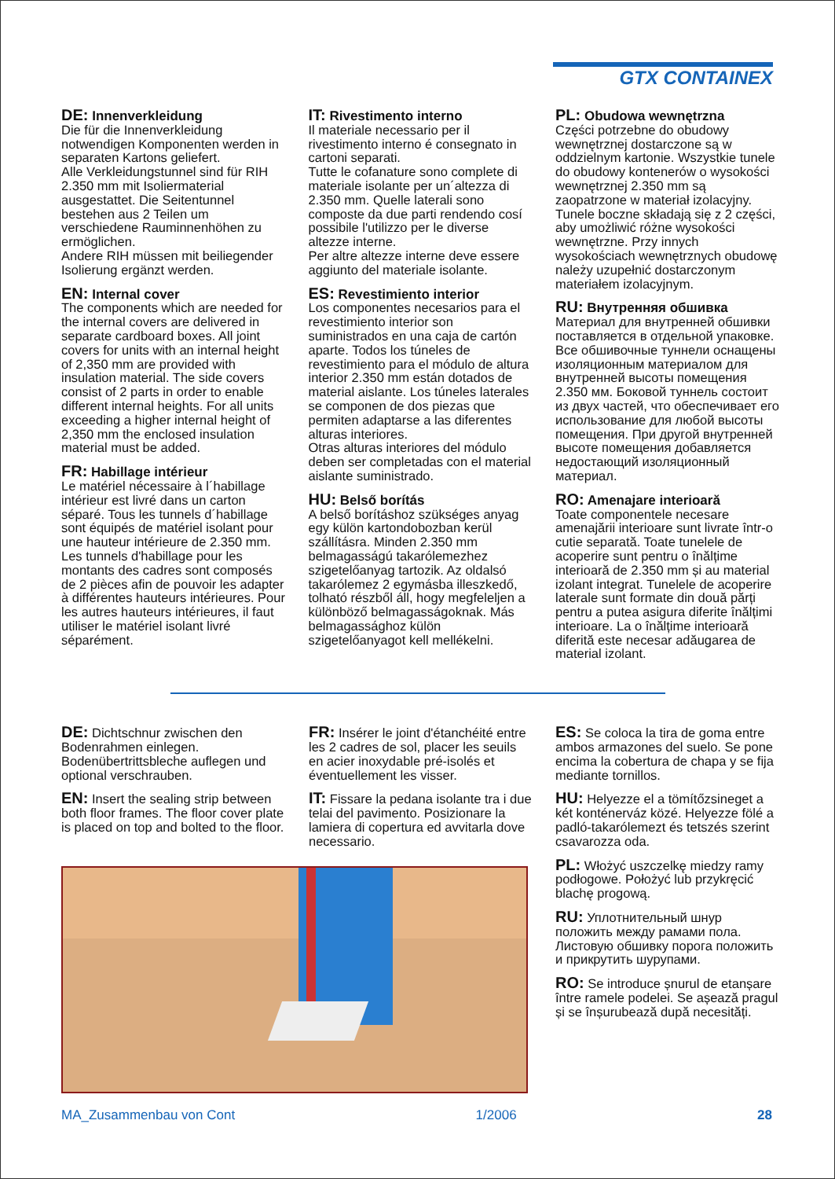GTX CONTAINEX
DE: Innenverkleidung
Die für die Innenverkleidung notwendigen Komponenten werden in separaten Kartons geliefert.
Alle Verkleidungstunnel sind für RIH 2.350 mm mit Isoliermaterial ausgestattet. Die Seitentunnel bestehen aus 2 Teilen um verschiedene Rauminnenhöhen zu ermöglichen.
Andere RIH müssen mit beiliegender Isolierung ergänzt werden.
EN: Internal cover
The components which are needed for the internal covers are delivered in separate cardboard boxes. All joint covers for units with an internal height of 2,350 mm are provided with insulation material. The side covers consist of 2 parts in order to enable different internal heights. For all units exceeding a higher internal height of 2,350 mm the enclosed insulation material must be added.
FR: Habillage intérieur
Le matériel nécessaire à l´habillage intérieur est livré dans un carton séparé. Tous les tunnels d´habillage sont équipés de matériel isolant pour une hauteur intérieure de 2.350 mm. Les tunnels d'habillage pour les montants des cadres sont composés de 2 pièces afin de pouvoir les adapter à différentes hauteurs intérieures. Pour les autres hauteurs intérieures, il faut utiliser le matériel isolant livré séparément.
IT: Rivestimento interno
Il materiale necessario per il rivestimento interno é consegnato in cartoni separati.
Tutte le cofanature sono complete di materiale isolante per un´altezza di 2.350 mm. Quelle laterali sono composte da due parti rendendo cosí possibile l'utilizzo per le diverse altezze interne.
Per altre altezze interne deve essere aggiunto del materiale isolante.
ES: Revestimiento interior
Los componentes necesarios para el revestimiento interior son suministrados en una caja de cartón aparte. Todos los túneles de revestimiento para el módulo de altura interior 2.350 mm están dotados de material aislante. Los túneles laterales se componen de dos piezas que permiten adaptarse a las diferentes alturas interiores.
Otras alturas interiores del módulo deben ser completadas con el material aislante suministrado.
HU: Belső borítás
A belső borításhoz szükséges anyag egy külön kartondobozban kerül szállításra. Minden 2.350 mm belmagasságú takarólemezhez szigetelőanyag tartozik. Az oldalsó takarólemez 2 egymásba illeszkedő, tolható részből áll, hogy megfeleljen a különböző belmagasságoknak. Más belmagassághoz külön szigetelőanyagot kell mellékelni.
PL: Obudowa wewnętrzna
Części potrzebne do obudowy wewnętrznej dostarczone są w oddzielnym kartonie. Wszystkie tunele do obudowy kontenerów o wysokości wewnętrznej 2.350 mm są zaopatrzone w materiał izolacyjny. Tunele boczne składają się z 2 części, aby umożliwić różne wysokości wewnętrzne. Przy innych wysokościach wewnętrznych obudowę należy uzupełnić dostarczonym materiałem izolacyjnym.
RU: Внутренняя обшивка
Материал для внутренней обшивки поставляется в отдельной упаковке. Все обшивочные туннели оснащены изоляционным материалом для внутренней высоты помещения 2.350 мм. Боковой туннель состоит из двух частей, что обеспечивает его использование для любой высоты помещения. При другой внутренней высоте помещения добавляется недостающий изоляционный материал.
RO: Amenajare interioară
Toate componentele necesare amenajării interioare sunt livrate într-o cutie separată. Toate tunelele de acoperire sunt pentru o înălțime interioară de 2.350 mm și au material izolant integrat. Tunelele de acoperire laterale sunt formate din două părți pentru a putea asigura diferite înălțimi interioare. La o înălțime interioară diferită este necesar adăugarea de material izolant.
DE: Dichtschnur zwischen den Bodenrahmen einlegen. Bodenübertrittsbleche auflegen und optional verschrauben.
EN: Insert the sealing strip between both floor frames. The floor cover plate is placed on top and bolted to the floor.
FR: Insérer le joint d'étanchéité entre les 2 cadres de sol, placer les seuils en acier inoxydable pré-isolés et éventuellement les visser.
IT: Fissare la pedana isolante tra i due telai del pavimento. Posizionare la lamiera di copertura ed avvitarla dove necessario.
ES: Se coloca la tira de goma entre ambos armazones del suelo. Se pone encima la cobertura de chapa y se fija mediante tornillos.
HU: Helyezze el a tömítőzsineget a két konténerváz közé. Helyezze fölé a padló-takarólemezt és tetszés szerint csavarozza oda.
PL: Włożyć uszczelkę miedzy ramy podłogowe. Położyć lub przykręcić blachę progową.
RU: Уплотнительный шнур положить между рамами пола. Листовую обшивку порога положить и прикрутить шурупами.
RO: Se introduce șnurul de etanșare între ramele podelei. Se așează pragul și se înșurubează după necesități.
MA_Zusammenbau von Cont 1/2006 28